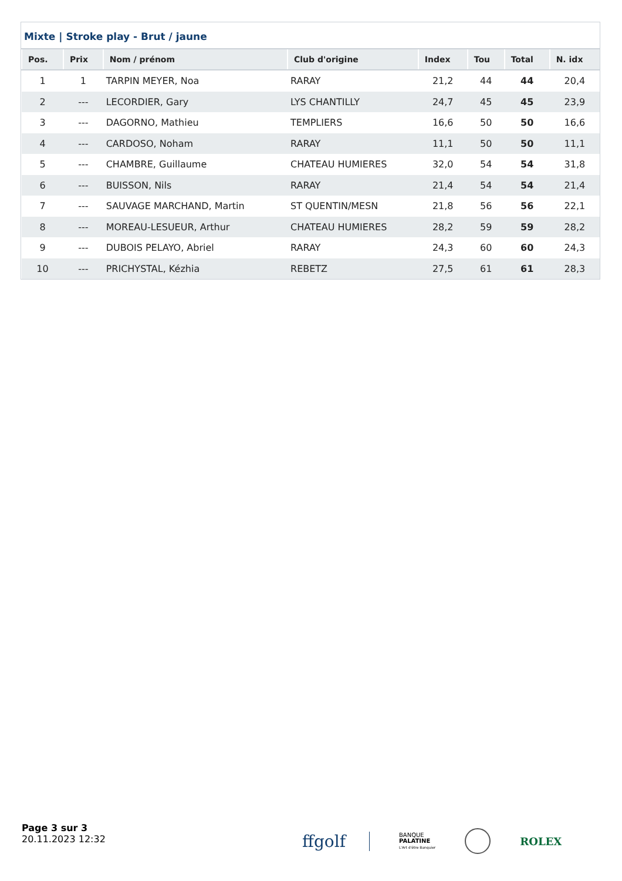Mixte | Stroke play - Brut / jaune
| Pos. | Prix | Nom / prénom | Club d'origine | Index | Tou | Total | N. idx |
| --- | --- | --- | --- | --- | --- | --- | --- |
| 1 | 1 | TARPIN MEYER, Noa | RARAY | 21,2 | 44 | 44 | 20,4 |
| 2 | --- | LECORDIER, Gary | LYS CHANTILLY | 24,7 | 45 | 45 | 23,9 |
| 3 | --- | DAGORNO, Mathieu | TEMPLIERS | 16,6 | 50 | 50 | 16,6 |
| 4 | --- | CARDOSO, Noham | RARAY | 11,1 | 50 | 50 | 11,1 |
| 5 | --- | CHAMBRE, Guillaume | CHATEAU HUMIERES | 32,0 | 54 | 54 | 31,8 |
| 6 | --- | BUISSON, Nils | RARAY | 21,4 | 54 | 54 | 21,4 |
| 7 | --- | SAUVAGE MARCHAND, Martin | ST QUENTIN/MESN | 21,8 | 56 | 56 | 22,1 |
| 8 | --- | MOREAU-LESUEUR, Arthur | CHATEAU HUMIERES | 28,2 | 59 | 59 | 28,2 |
| 9 | --- | DUBOIS PELAYO, Abriel | RARAY | 24,3 | 60 | 60 | 24,3 |
| 10 | --- | PRICHYSTAL, Kézhia | REBETZ | 27,5 | 61 | 61 | 28,3 |
Page 3 sur 3
20.11.2023 12:32
ffgolf BANQUE
PALATINE
L'Art d'être Banquier ROLEX